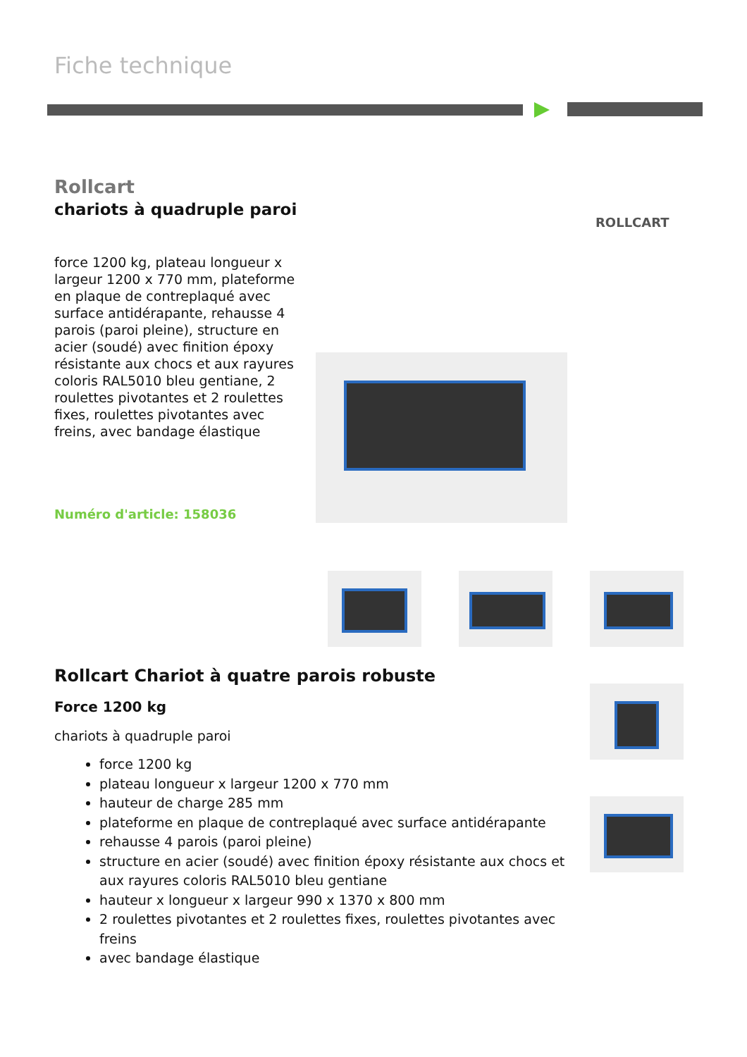Fiche technique
Rollcart
chariots à quadruple paroi
force 1200 kg, plateau longueur x largeur 1200 x 770 mm, plateforme en plaque de contreplaqué avec surface antidérapante, rehausse 4 parois (paroi pleine), structure en acier (soudé) avec finition époxy résistante aux chocs et aux rayures coloris RAL5010 bleu gentiane, 2 roulettes pivotantes et 2 roulettes fixes, roulettes pivotantes avec freins, avec bandage élastique
Numéro d'article: 158036
ROLLCART
Rollcart Chariot à quatre parois robuste
Force 1200 kg
chariots à quadruple paroi
force 1200 kg
plateau longueur x largeur 1200 x 770 mm
hauteur de charge 285 mm
plateforme en plaque de contreplaqué avec surface antidérapante
rehausse 4 parois (paroi pleine)
structure en acier (soudé) avec finition époxy résistante aux chocs et aux rayures coloris RAL5010 bleu gentiane
hauteur x longueur x largeur 990 x 1370 x 800 mm
2 roulettes pivotantes et 2 roulettes fixes, roulettes pivotantes avec freins
avec bandage élastique